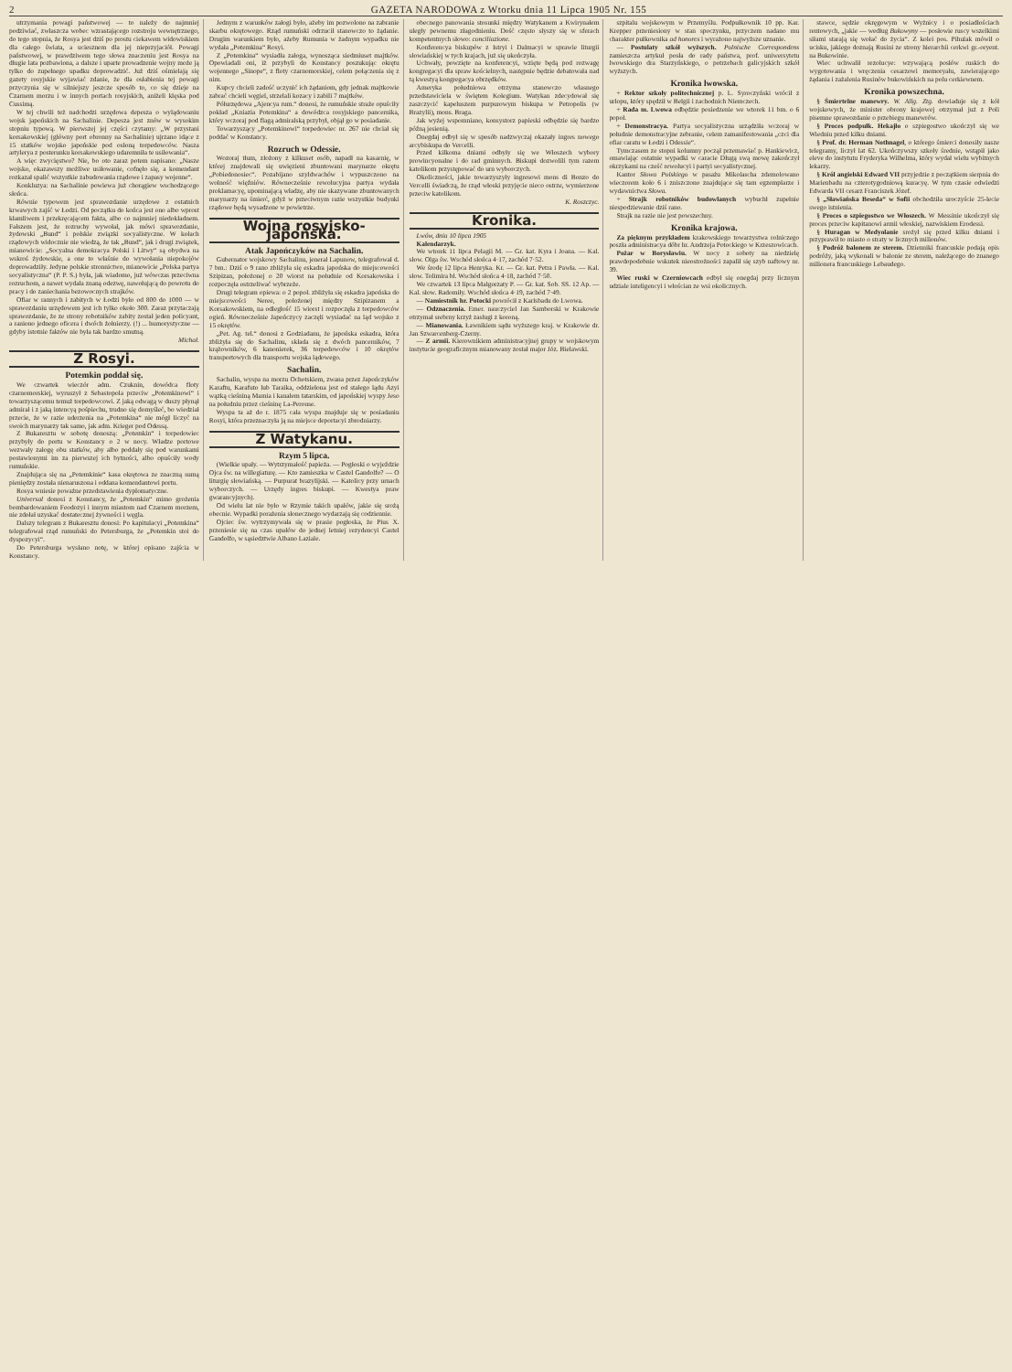2 GAZETA NARODOWA z Wtorku dnia 11 Lipca 1905 Nr. 155
utrzymania powagi państwowej — to należy do najmniej podziwiać, zwłaszcza wobec wzrastającego rozstroju wewnętrznego, do tego stopnia, że Rosya jest dziś po prostu ciekawem widowiskiem dla całego świata, a uciesznem dla jej nieprzyjaciół. Powagi państwowej, w prawdziwem tego słowa znaczeniu jest Rosya na długie lata pozbawiona, a dalsze i uparte prowadzenie wojny może ją tylko do zupełnego upadku doprowadzić. Już dziś ośmielają się gazety rosyjskie wyjawiać zdanie, że dla osłabienia tej powagi przyczynia się w silniejszy jeszcze sposób to, co się dzieje na Czarnem morzu i w innych portach rosyjskich, aniżeli klęska pod Cussimą.
W tej chwili też nadchodzi urzędowa depesza o wylądowaniu wojsk japońskich na Sachalinie. Depesza jest znów w wysokim stopniu typową. W pierwszej jej części czytamy: „W przystani korsakowskiej (główny port obronny na Sachalinie) ujrzano idące z 15 statków wojsko japońskie pod osłoną torpedowców. Nasza artylerya z posterunku korsakowskiego udaremniła te usiłowania“.
A więc zwycięstwo? Nie, bo oto zaraz potem napisano: „Nasze wojsko, okazawszy możliwe usiłowanie, cofnęło się, a komendant rozkazał spalić wszystkie zabudowania rządowe i zapasy wojenne“.
Konkluzya: na Sachalinie powiewa już chorągiew wschodzącego słońca.
Równie typowem jest sprawozdanie urzędowe z ostatnich krwawych zajść w Łodzi. Od początku do końca jest ono albo wprost kłamliwem i przekręcającem fakta, albo co najmniej niedokładnem. Fałszem jest, że rozruchy wywołał, jak mówi sprawozdanie, żydowski „Bund“ i polskie związki socyalistyczne. W kołach rządowych widocznie nie wiedzą, że tak „Bund“, jak i drugi związek, mianowicie: „Socyalna demokracya Polski i Litwy“ są obydwa na wskroś żydowskie, a one to właśnie do wywołania niepokojów doprowadziły. Jedyne polskie stronnictwo, mianowicie „Polska partya socyalistyczna“ (P. P. S.) była, jak wiadomo, już wówczas przeciwna rozruchom, a nawet wydała znaną odezwę, nawołującą do powrotu do pracy i do zaniechania bezowocnych strajków.
Ofiar w rannych i zabitych w Łodzi było od 800 do 1000 — w sprawozdaniu urzędowem jest ich tylko około 300. Zaraz przytaczają sprawozdanie, że ze strony robotników zabity został jeden policyant, a raniono jednego oficera i dwóch żołnierzy. (!) ... humorystyczne — gdyby istotnie faktów nie była tak bardzo smutną.
Michał.
Z Rosyi.
Potemkin poddał się.
We czwartek wieczór adm. Czuknin, dowódca floty czarnomorskiej, wyruszył z Sebastopola przeciw „Potemkinowi“ i towarzyszącemu temuż torpedowcowi. Z jaką odwagą w duszy płynął admirał i z jaką intencyą pośpiechu, trudno się domyśleć, bo wiedział przecie, że w razie uderzenia na „Potemkina“ nie mógł liczyć na swoich marynarzy tak samo, jak adm. Krieger pod Odessą.
Z Bukaresztu w sobotę donoszą: „Potemkin“ i torpedowiec przybyły do portu w Konstancy o 2 w nocy. Władze portowe wezwały załogę obu statków, aby albo poddały się pod warunkami postawionymi im za pierwszej ich bytności, albo opuściły wody rumuńskie.
Znajdująca się na „Potemkinie“ kasa okrętowa ze znaczną sumą pieniędzy została nienaruszona i oddana komendantowi portu.
Rosya wniesie poważne przedstawienia dyplomatyczne.
Universal donosi z Konstancy, że „Potemkin“ mimo grożenia bombardowaniem Feodozyi i innym miastom nad Czarnem morzem, nie zdołał uzyskać dostatecznej żywności i węgla.
Dalszy telegram z Bukaresztu donosi: Po kapitulacyi „Potemkina“ telegrafował rząd rumuński do Petersburga, że „Potemkin stoi do dyspozycyi“.
Do Petersburga wysłano notę, w której opisano zajścia w Konstancy.
Jednym z warunków załogi było, ażeby im pozwolono na zabranie skarbu okrętowego. Rząd rumuński odrzucił stanowczo to żądanie. Drugim warunkiem było, ażeby Rumunia w żadnym wypadku nie wydała „Potemkina“ Rosyi.
Z „Potemkina“ wysiadła załoga, wynosząca siedmiuset majtków. Opowiadali oni, iż przybyli do Konstancy poszukując okrętu wojennego „Sinope“, z floty czarnomorskiej, celem połączenia się z nim.
Kupcy chcieli zadość uczynić ich żądaniom, gdy jednak majtkowie zabrać chcieli węgiel, strzelali kozacy i zabili 7 majtków.
Półurzędowa „Ajencya rum.“ donosi, że rumuńskie straże opuściły pokład „Kniazia Potemkina“ a dowódzca rosyjskiego pancernika, który wczoraj pod flagą admiralską przybył, objął go w posiadanie.
Towarzyszący „Potemkinowi“ torpedowiec nr. 267 nie chciał się poddać w Konstancy.
Rozruch w Odessie.
Wozoraj tłum, złożony z kilkuset osób, napadł na kasarnię, w której znajdowali się uwięzieni zbuntowani marynarze okrętu „Pobiedonosiec“. Pozabijano szyldwachów i wypuszczono na wolność więźniów. Równocześnie rewolucyjna partya wydała proklamacyę, upominającą władzę, aby nie skazywano zbuntowanych marynarzy na śmierć, gdyż w przeciwnym razie wszystkie budynki rządowe będą wysadzone w powietrze.
Wojna rosyjsko-japońska.
Atak Japończyków na Sachalin.
Gubernator wojskowy Sachalinu, jenerał Lapunow, telegrafował d. 7 bm.: Dziś o 9 rano zbliżyła się eskadra japońska do miejscowości Szipizan, położonej o 20 wiorst na południe od Korsakowska i rozpoczęła ostrzeliwać wybrzeże.
Drugi telegram opiewa: o 2 popoł. zbliżyła się eskadra japońska do miejscowości Neree, położonej między Szipizanem a Korsakowskiem, na odległość 15 wiorst i rozpoczęła z torpedowców ogień. Równocześnie Japończycy zaczęli wysiadać na ląd wojsko z 15 okrętów.
„Pet. Ag. tel.“ donosi z Godziadanu, że japońska eskadra, która zbliżyła się do Sachalinu, składa się z dwóch pancerników, 7 krążowników, 6 kanonierek, 36 torpedowców i 10 okrętów transportowych dla transportu wojska lądowego.
Sachalin.
Sachalin, wyspa na morzu Ochotskiem, zwana przez Japończyków Karaftu, Karafuto lub Taraika, oddzielona jest od stałego lądu Azyi wązką cieśniną Mamia i kanałem tatarskim, od japońskiej wyspy Jeso na południu przez cieśninę La-Perouse.
Wyspa ta aż do r. 1875 cała wyspa znajduje się w posiadaniu Rosyi, która przeznaczyła ją na miejsce deportacyi zbrodniarzy.
Z Watykanu.
Rzym 5 lipca.
(Wielkie upały. — Wytrzymałość papieża. — Pogłoski o wyjeździe Ojca św. na willegiaturę. — Kto zamieszka w Castel Gandolfo? — O liturgię słowiańską. — Purpurat brazylijski. — Katolicy przy urnach wyborczych. — Urzędy ingres biskupi. — Kwestya praw gwarancyjnych).
Od wielu lat nie było w Rzymie takich upałów, jakie się srożą obecnie. Wypadki porażenia słonecznego wydarzają się codziennie.
Ojciec św. wytrzymywała się w prasie pogłoska, że Pius X. przeniesie się na czas upałów do jednej letniej rezydencyi Castel Gandolfo, w sąsiedztwie Albano Laziale.
obecnego panowania stosunki między Watykanem a Kwirynałem uległy pewnemu złagodnieniu. Dość często słyszy się w sferach kompetentnych słowo: conciliazione.
Konferencya biskupów z Istryi i Dalmacyi w sprawie liturgii słowiańskiej w tych krajach, już się ukończyła.
Uchwały, powzięte na konferencyi, wzięte będą pod rozwagę kongregacyi dla spraw kościelnych, następnie będzie debatowała nad tą kwestyą kongregacya obrzędków.
Ameryka południowa otrzyma stanowczo własnego przedstawiciela w świętem Kolegium. Watykan zdecydował się zaszczycić kapeluszem purpurowym biskupa w Petropolis (w Brazylii), mons. Braga.
Jak wyżej wspomniano, konsystorz papieski odbędzie się bardzo późną jesienią.
Onegdaj odbył się w sposób nadzwyczaj okazały ingres nowego arcybiskupa do Vercelli.
Przed kilkoma dniami odbyły się we Włoszech wybory prowincyonalne i do rad gminnych. Biskupi dozwolili tym razem katolikom przystępować do urn wyborczych.
Okoliczności, jakie towarzyszyły ingresowi mons di Bonzo do Vercelli świadczą, że rząd włoski przyjęcie nieco ostrze, wymierzone przeciw katolikom.
K. Roszczyc.
Kronika.
Lwów, dnia 10 lipca 1905
Kalendarzyk.
We wtorek 11 lipca Pelagii M. — Gr. kat. Kyra i Joana. — Kal. słow. Olga św. Wschód słońca 4·17, zachód 7·52.
We środę 12 lipca Henryka. Kr. — Gr. kat. Petra i Pawła. — Kal. słow. Tolimira bł. Wschód słońca 4·18, zachód 7·50.
We czwartek 13 lipca Małgorzaty P. — Gr. kat. Sob. SS. 12 Ap. — Kal. słow. Radomiły. Wschód słońca 4·19, zachód 7·49.
— Namiestnik hr. Potocki powrócił z Karlsbadu do Lwowa.
— Odznaczenia. Emer. nauczyciel Jan Samborski w Krakowie otrzymał srebrny krzyż zasługi z koroną.
— Mianowania. Ławnikiem sądu wyższego kraj. w Krakowie dr. Jan Szwarcenberg-Czerny.
— Z armii. Kierownikiem administracyjnej grupy w wojskowym instytucie geograficznym mianowany został major Józ. Bielawski.
szpitalu wojskowym w Przemyślu. Podpułkownik 10 pp. Kar. Krepper przeniesiony w stan spoczynku, przyczem nadano mu charakter pułkownika ad honores i wyrażono najwyższe uznanie.
— Postulaty szkół wyższych. Polnische Correspondens zamieszcza artykuł posła do rady państwa, prof. uniwersytetu lwowskiego dra Starzyńskiego, o potrzebach galicyjskich szkół wyższych.
Kronika lwowska.
÷ Rektor szkoły politechnicznej p. L. Syroczyński wrócił z urlopu, który spędził w Belgii i zachodnich Niemczech.
÷ Rada m. Lwowa odbędzie posiedzenie we wtorek 11 bm. o 6 popoł.
÷ Demonstracya. Partya socyalistyczna urządziła wczoraj w południe demonstracyjne zebranie, celem zamanifestowania „czci dla ofiar caratu w Łodzi i Odessie“.
Tymczasem ze stopni kolumny począł przemawiać p. Hankiewicz, omawiając ostatnie wypadki w caracie Długą swą mowę zakończył okrzykami na cześć rewolucyi i partyi socyalistycznej.
Kantor Słowa Polskiego w pasażu Mikolascha zdemolowano wieczorem koło 6 i zniszczono znajdujące się tam egzemplarze i wydawnictwa Słowa.
÷ Strajk robotników budowlanych wybuchł zupełnie niespodziewanie dziś rano.
Strajk na razie nie jest powszechny.
Kronika krajowa.
Za pięknym przykładem krakowskiego towarzystwa rolniczego poszła administracya dóbr hr. Andrzeja Potockiego w Krzeszowicach.
Pożar w Borysławiu. W nocy z soboty na niedzielę prawdopodobnie wskutek nieostrożności zapalił się szyb naftowy nr. 39.
Wiec ruski w Czerniowcach odbył się onegdaj przy licznym udziale inteligencyi i włościan ze wsi okolicznych.
stawce, sędzie okręgowym w Wyżnicy i o posiadłościach rentowych, „jakie — według Bukowyny — posłowie ruscy wszelkimi siłami starają się wołać do życia“. Z kolei pos. Pihulak mówił o ucisku, jakiego doznają Rusini ze strony hierarchii cerkwi gr.-oryent. na Bukowinie.
Wiec uchwalił rezolucye: wzywającą posłów ruskich do wygotowania i wręczenia cesarzowi memoryału, zawierającego żądania i zażalenia Rusinów bukowińskich na polu cerkiewnem.
Kronika powszechna.
§ Śmiertelne manewry. W. Allg. Ztg. dowiaduje się z kół wojskowych, że minister obrony krajowej otrzymał już z Poli pisemne sprawozdanie o przebiegu manewrów.
§ Proces podpułk. Hekajło o szpiegostwo ukończył się we Wiedniu przed kilku dniami.
§ Prof. dr. Herman Nothnagel, o którego śmierci donosiły nasze telegramy, liczył lat 62. Ukończywszy szkoły średnie, wstąpił jako eleve do instytutu Fryderyka Wilhelma, który wydał wielu wybitnych lekarzy.
§ Król angielski Edward VII przyjedzie z początkiem sierpnia do Marienbadu na czterotygodniową kuracyę. W tym czasie odwiedzi Edwarda VII cesarz Franciszek Józef.
§ „Sławiańska Beseda“ w Sofii obchodziła uroczyście 25-lecie swego istnienia.
§ Proces o szpiegostwo we Włoszech. W Messinie ukończył się proces przeciw kapitanowi armii włoskiej, nazwiskiem Erodessi.
§ Huragan w Medyolanie srożył się przed kilku dniami i przyprawił to miasto o straty w licznych milionów.
§ Podróż balonem ze sterem. Dzienniki francuskie podają opis podróży, jaką wykonali w balonie ze sterem, należącego do znanego milionera francuskiego Lebaudego.